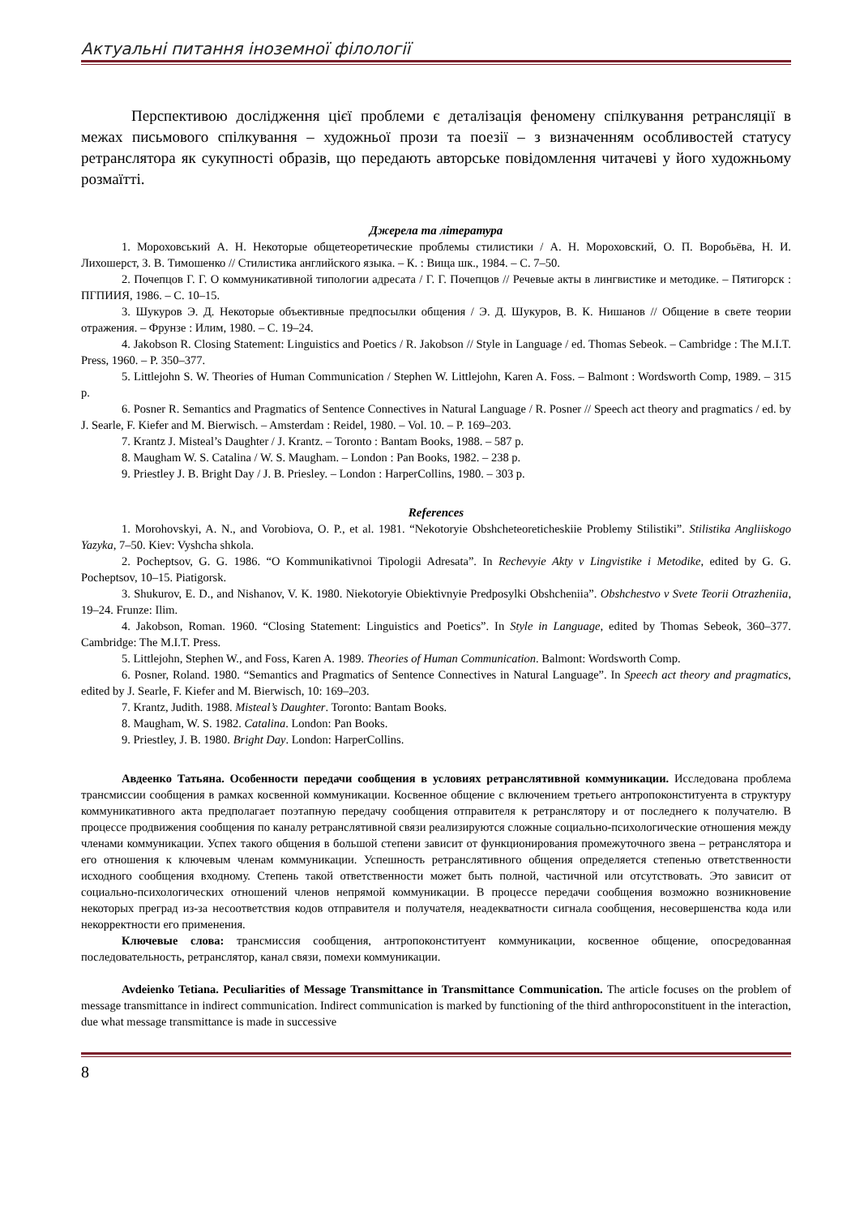Актуальні питання іноземної філології
Перспективою дослідження цієї проблеми є деталізація феномену спілкування ретрансляції в межах письмового спілкування – художньої прози та поезії – з визначенням особливостей статусу ретранслятора як сукупності образів, що передають авторське повідомлення читачеві у його художньому розмаїтті.
Джерела та література
1. Мороховський А. Н. Некоторые общетеоретические проблемы стилистики / А. Н. Мороховский, О. П. Воробьёва, Н. И. Лихошерст, З. В. Тимошенко // Стилистика английского языка. – К. : Вища шк., 1984. – С. 7–50.
2. Почепцов Г. Г. О коммуникативной типологии адресата / Г. Г. Почепцов // Речевые акты в лингвистике и методике. – Пятигорск : ПГПИИЯ, 1986. – С. 10–15.
3. Шукуров Э. Д. Некоторые объективные предпосылки общения / Э. Д. Шукуров, В. К. Нишанов // Общение в свете теории отражения. – Фрунзе : Илим, 1980. – С. 19–24.
4. Jakobson R. Closing Statement: Linguistics and Poetics / R. Jakobson // Style in Language / ed. Thomas Sebeok. – Cambridge : The M.I.T. Press, 1960. – P. 350–377.
5. Littlejohn S. W. Theories of Human Communication / Stephen W. Littlejohn, Karen A. Foss. – Balmont : Wordsworth Comp, 1989. – 315 p.
6. Posner R. Semantics and Pragmatics of Sentence Connectives in Natural Language / R. Posner // Speech act theory and pragmatics / ed. by J. Searle, F. Kiefer and M. Bierwisch. – Amsterdam : Reidel, 1980. – Vol. 10. – P. 169–203.
7. Krantz J. Misteal’s Daughter / J. Krantz. – Toronto : Bantam Books, 1988. – 587 p.
8. Maugham W. S. Catalina / W. S. Maugham. – London : Pan Books, 1982. – 238 p.
9. Priestley J. B. Bright Day / J. B. Priesley. – London : HarperCollins, 1980. – 303 p.
References
1. Morohovskyi, A. N., and Vorobiova, O. P., et al. 1981. “Nekotoryie Obshcheteoreticheskiie Problemy Stilistiki”. Stilistika Angliiskogo Yazyka, 7–50. Kiev: Vyshcha shkola.
2. Pocheptsov, G. G. 1986. “O Kommunikativnoi Tipologii Adresata”. In Rechevyie Akty v Lingvistike i Metodike, edited by G. G. Pocheptsov, 10–15. Piatigorsk.
3. Shukurov, E. D., and Nishanov, V. K. 1980. Niekotoryie Obiektivnyie Predposylki Obshcheniia”. Obshchestvo v Svete Teorii Otrazheniia, 19–24. Frunze: Ilim.
4. Jakobson, Roman. 1960. “Closing Statement: Linguistics and Poetics”. In Style in Language, edited by Thomas Sebeok, 360–377. Cambridge: The M.I.T. Press.
5. Littlejohn, Stephen W., and Foss, Karen A. 1989. Theories of Human Communication. Balmont: Wordsworth Comp.
6. Posner, Roland. 1980. “Semantics and Pragmatics of Sentence Connectives in Natural Language”. In Speech act theory and pragmatics, edited by J. Searle, F. Kiefer and M. Bierwisch, 10: 169–203.
7. Krantz, Judith. 1988. Misteal’s Daughter. Toronto: Bantam Books.
8. Maugham, W. S. 1982. Catalina. London: Pan Books.
9. Priestley, J. B. 1980. Bright Day. London: HarperCollins.
Авдеенко Татьяна. Особенности передачи сообщения в условиях ретранслятивной коммуникации. Исследована проблема трансмиссии сообщения в рамках косвенной коммуникации. Косвенное общение с включением третьего антропоконституента в структуру коммуникативного акта предполагает поэтапную передачу сообщения отправителя к ретранслятору и от последнего к получателю. В процессе продвижения сообщения по каналу ретранслятивной связи реализируются сложные социально-психологические отношения между членами коммуникации. Успех такого общения в большой степени зависит от функционирования промежуточного звена – ретранслятора и его отношения к ключевым членам коммуникации. Успешность ретранслятивного общения определяется степенью ответственности исходного сообщения входному. Степень такой ответственности может быть полной, частичной или отсутствовать. Это зависит от социально-психологических отношений членов непрямой коммуникации. В процессе передачи сообщения возможно возникновение некоторых преград из-за несоответствия кодов отправителя и получателя, неадекватности сигнала сообщения, несовершенства кода или некорректности его применения.
Ключевые слова: трансмиссия сообщения, антропоконституент коммуникации, косвенное общение, опосредованная последовательность, ретранслятор, канал связи, помехи коммуникации.
Avdeienko Tetiana. Peculiarities of Message Transmittance in Transmittance Communication. The article focuses on the problem of message transmittance in indirect communication. Indirect communication is marked by functioning of the third anthropoconstituent in the interaction, due what message transmittance is made in successive
8